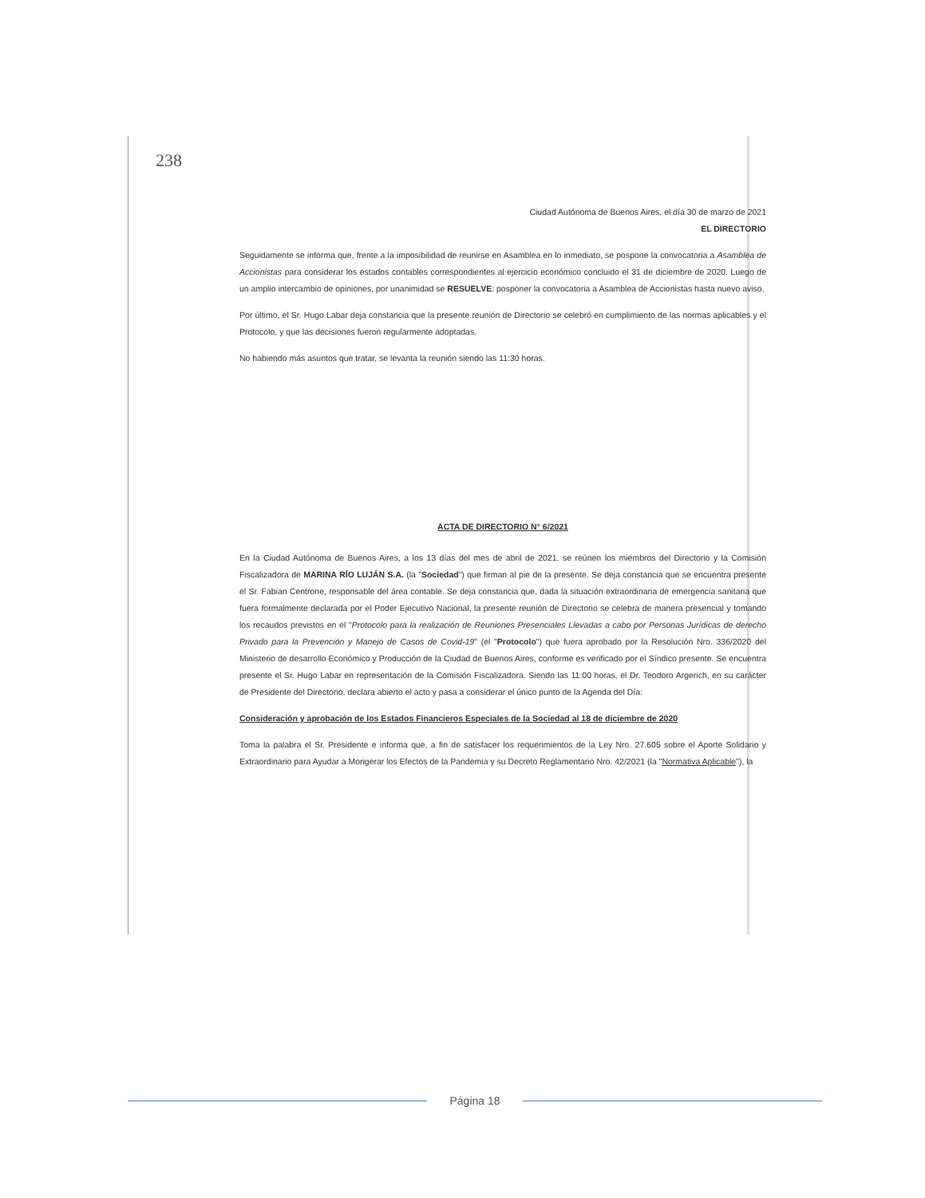238
Ciudad Autónoma de Buenos Aires, el día 30 de marzo de 2021
EL DIRECTORIO
Seguidamente se informa que, frente a la imposibilidad de reunirse en Asamblea en lo inmediato, se pospone la convocatoria a Asamblea de Accionistas para considerar los estados contables correspondientes al ejercicio económico concluido el 31 de diciembre de 2020. Luego de un amplio intercambio de opiniones, por unanimidad se RESUELVE: posponer la convocatoria a Asamblea de Accionistas hasta nuevo aviso.
Por último, el Sr. Hugo Labar deja constancia que la presente reunión de Directorio se celebró en cumplimiento de las normas aplicables y el Protocolo, y que las decisiones fueron regularmente adoptadas.
No habiendo más asuntos que tratar, se levanta la reunión siendo las 11:30 horas.
ACTA DE DIRECTORIO N° 6/2021
En la Ciudad Autónoma de Buenos Aires, a los 13 días del mes de abril de 2021, se reúnen los miembros del Directorio y la Comisión Fiscalizadora de MARINA RÍO LUJÁN S.A. (la "Sociedad") que firman al pie de la presente. Se deja constancia que se encuentra presente el Sr. Fabian Centrone, responsable del área contable. Se deja constancia que, dada la situación extraordinaria de emergencia sanitaria que fuera formalmente declarada por el Poder Ejecutivo Nacional, la presente reunión de Directorio se celebra de manera presencial y tomando los recaudos previstos en el "Protocolo para la realización de Reuniones Presenciales Llevadas a cabo por Personas Jurídicas de derecho Privado para la Prevención y Manejo de Casos de Covid-19" (el "Protocolo") que fuera aprobado por la Resolución Nro. 336/2020 del Ministerio de desarrollo Económico y Producción de la Ciudad de Buenos Aires, conforme es verificado por el Síndico presente. Se encuentra presente el Sr. Hugo Labar en representación de la Comisión Fiscalizadora. Siendo las 11:00 horas, el Dr. Teodoro Argerich, en su carácter de Presidente del Directorio, declara abierto el acto y pasa a considerar el único punto de la Agenda del Día:
Consideración y aprobación de los Estados Financieros Especiales de la Sociedad al 18 de diciembre de 2020
Toma la palabra el Sr. Presidente e informa que, a fin de satisfacer los requerimientos de la Ley Nro. 27.605 sobre el Aporte Solidario y Extraordinario para Ayudar a Morigerar los Efectos de la Pandemia y su Decreto Reglamentario Nro. 42/2021 (la "Normativa Aplicable"), la
Página 18